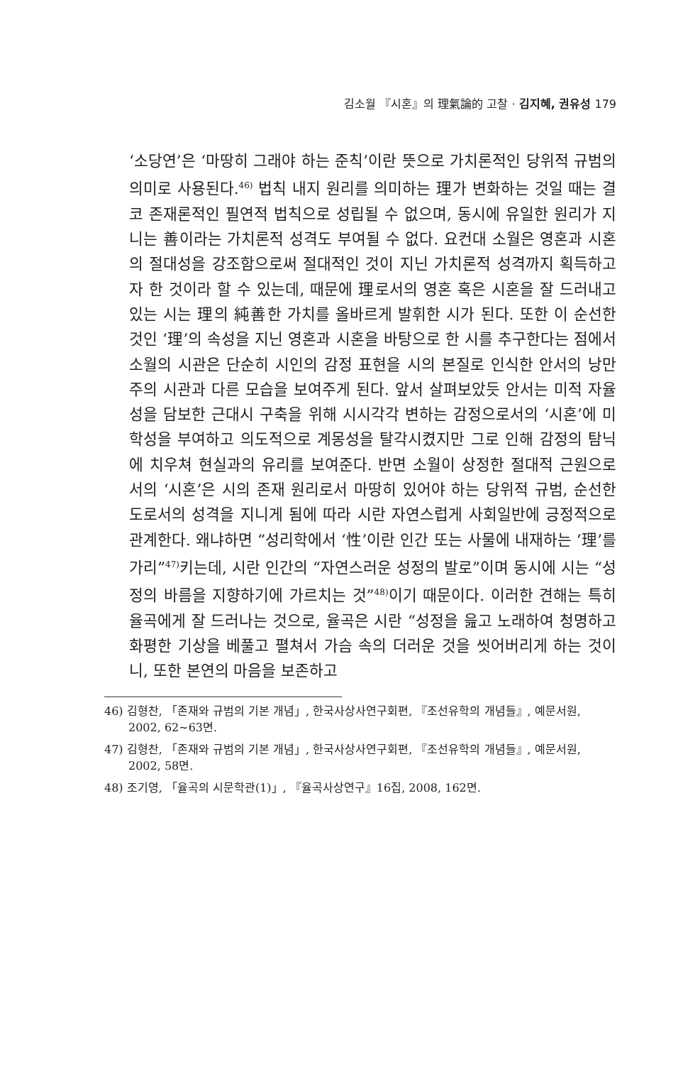김소월 『시혼』의 理氣論的 고찰 · 김지혜, 권유성 179
‘소당연’은 ‘마땅히 그래야 하는 준칙’이란 뜻으로 가치론적인 당위적 규범의 의미로 사용된다.<sup>46)</sup> 법칙 내지 원리를 의미하는 理가 변화하는 것일 때는 결코 존재론적인 필연적 법칙으로 성립될 수 없으며, 동시에 유일한 원리가 지니는 善이라는 가치론적 성격도 부여될 수 없다. 요컨대 소월은 영혼과 시혼의 절대성을 강조함으로써 절대적인 것이 지닌 가치론적 성격까지 획득하고자 한 것이라 할 수 있는데, 때문에 理로서의 영혼 혹은 시혼을 잘 드러내고 있는 시는 理의 純善한 가치를 올바르게 발휘한 시가 된다. 또한 이 순선한 것인 ‘理’의 속성을 지닌 영혼과 시혼을 바탕으로 한 시를 추구한다는 점에서 소월의 시관은 단순히 시인의 감정 표현을 시의 본질로 인식한 안서의 낭만주의 시관과 다른 모습을 보여주게 된다. 앞서 살펴보았듯 안서는 미적 자율성을 담보한 근대시 구축을 위해 시시각각 변하는 감정으로서의 ‘시혼’에 미학성을 부여하고 의도적으로 계몽성을 탈각시켰지만 그로 인해 감정의 탐닉에 치우쳐 현실과의 유리를 보여준다. 반면 소월이 상정한 절대적 근원으로서의 ‘시혼’은 시의 존재 원리로서 마땅히 있어야 하는 당위적 규범, 순선한 도로서의 성격을 지니게 됨에 따라 시란 자연스럽게 사회일반에 긍정적으로 관계한다. 왜냐하면 “성리학에서 ‘性’이란 인간 또는 사물에 내재하는 ‘理’를 가리”<sup>47)</sup>키는데, 시란 인간의 “자연스러운 성정의 발로”이며 동시에 시는 “성정의 바름을 지향하기에 가르치는 것”<sup>48)</sup>이기 때문이다. 이러한 견해는 특히 율곡에게 잘 드러나는 것으로, 율곡은 시란 “성정을 읊고 노래하여 청명하고 화평한 기상을 베풀고 펼쳐서 가슴 속의 더러운 것을 씻어버리게 하는 것이니, 또한 본연의 마음을 보존하고
46) 김형찬, 「존재와 규범의 기본 개념」, 한국사상사연구회편, 『조선유학의 개념들』, 예문서원, 2002, 62~63면.
47) 김형찬, 「존재와 규범의 기본 개념」, 한국사상사연구회편, 『조선유학의 개념들』, 예문서원, 2002, 58면.
48) 조기영, 「율곡의 시문학관(1)」, 『율곡사상연구』16집, 2008, 162면.